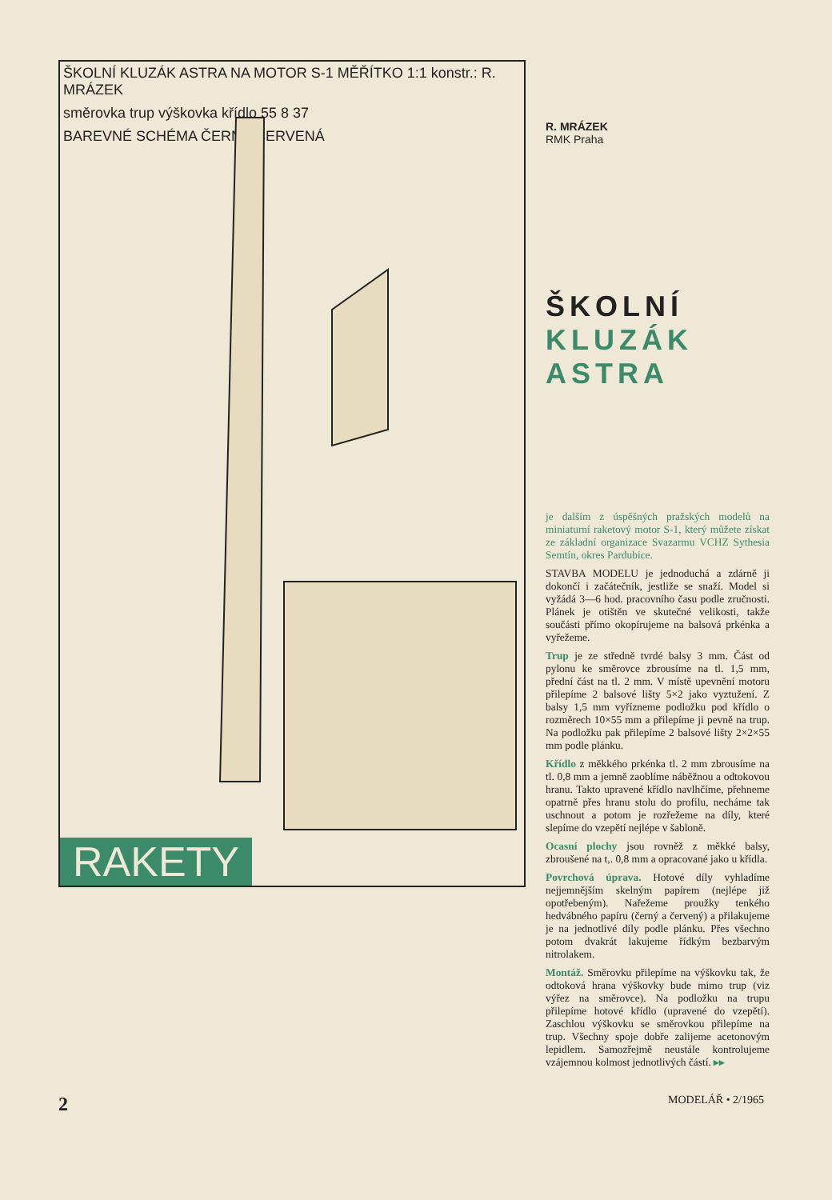ŠKOLNÍ KLUZÁK ASTRA NA MOTOR S-1 MĚŘÍTKO 1:1 konstr.: R. MRÁZEK
směrovka trup výškovka křídlo 55 8 37
BAREVNÉ SCHÉMA ČERNÁ ČERVENÁ
RAKETY
R. MRÁZEK
RMK Praha
ŠKOLNÍ KLUZÁK ASTRA
je dalším z úspěšných pražských modelů na miniaturní raketový motor S-1, který můžete získat ze základní organizace Svazarmu VCHZ Sythesia Semtín, okres Pardubice.
STAVBA MODELU je jednoduchá a zdárně ji dokončí i začátečník, jestliže se snaží. Model si vyžádá 3—6 hod. pracovního času podle zručnosti. Plánek je otištěn ve skutečné velikosti, takže součásti přímo okopírujeme na balsová prkénka a vyřežeme.
Trup je ze středně tvrdé balsy 3 mm. Část od pylonu ke směrovce zbrousíme na tl. 1,5 mm, přední část na tl. 2 mm. V místě upevnění motoru přilepíme 2 balsové lišty 5×2 jako vyztužení. Z balsy 1,5 mm vyřízneme podložku pod křídlo o rozměrech 10×55 mm a přilepíme ji pevně na trup. Na podložku pak přilepíme 2 balsové lišty 2×2×55 mm podle plánku.
Křídlo z měkkého prkénka tl. 2 mm zbrousíme na tl. 0,8 mm a jemně zaoblíme náběžnou a odtokovou hranu. Takto upravené křídlo navlhčíme, přehneme opatrně přes hranu stolu do profilu, necháme tak uschnout a potom je rozřežeme na díly, které slepíme do vzepětí nejlépe v šabloně.
Ocasní plochy jsou rovněž z měkké balsy, zbroušené na t,. 0,8 mm a opracované jako u křídla.
Povrchová úprava. Hotové díly vyhladíme nejjemnějším skelným papírem (nejlépe již opotřebeným). Nařežeme proužky tenkého hedvábného papíru (černý a červený) a přilakujeme je na jednotlivé díly podle plánku. Přes všechno potom dvakrát lakujeme řídkým bezbarvým nitrolakem.
Montáž. Směrovku přilepíme na výškovku tak, že odtoková hrana výškovky bude mimo trup (viz výřez na směrovce). Na podložku na trupu přilepíme hotové křídlo (upravené do vzepětí). Zaschlou výškovku se směrovkou přilepíme na trup. Všechny spoje dobře zalijeme acetonovým lepidlem. Samozřejmě neustále kontrolujeme vzájemnou kolmost jednotlivých částí. ▸▸
2 MODELÁŘ • 2/1965